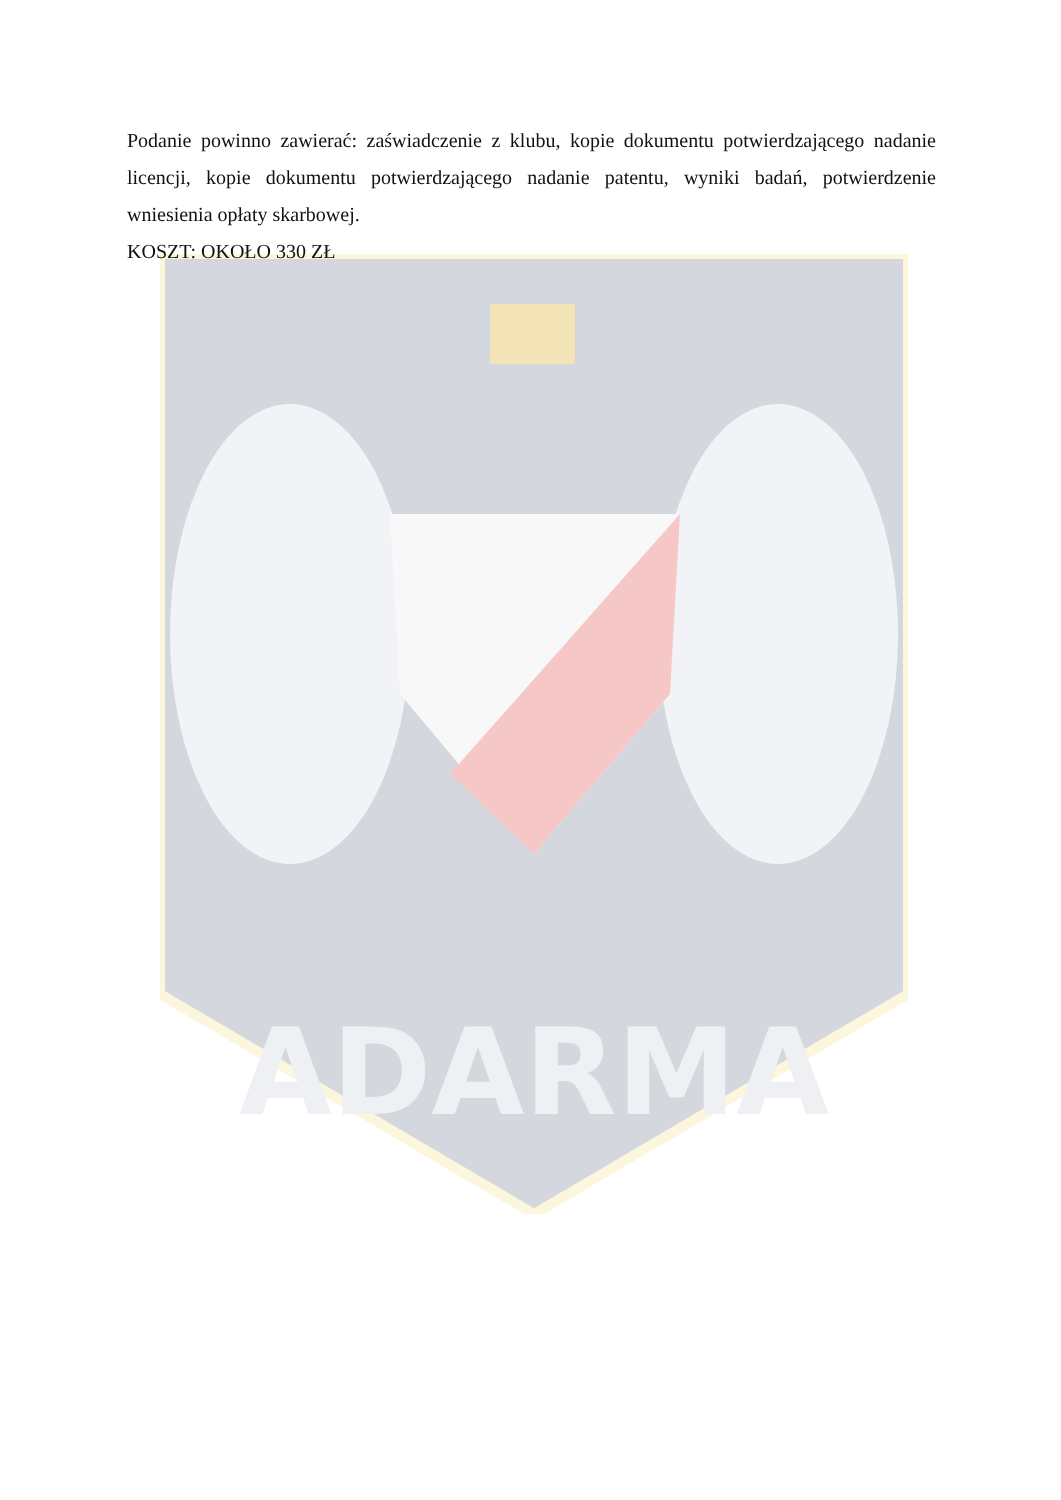ADARMA
Podanie powinno zawierać: zaświadczenie z klubu, kopie dokumentu potwierdzającego nadanie licencji, kopie dokumentu potwierdzającego nadanie patentu, wyniki badań, potwierdzenie wniesienia opłaty skarbowej.
KOSZT: OKOŁO 330 ZŁ